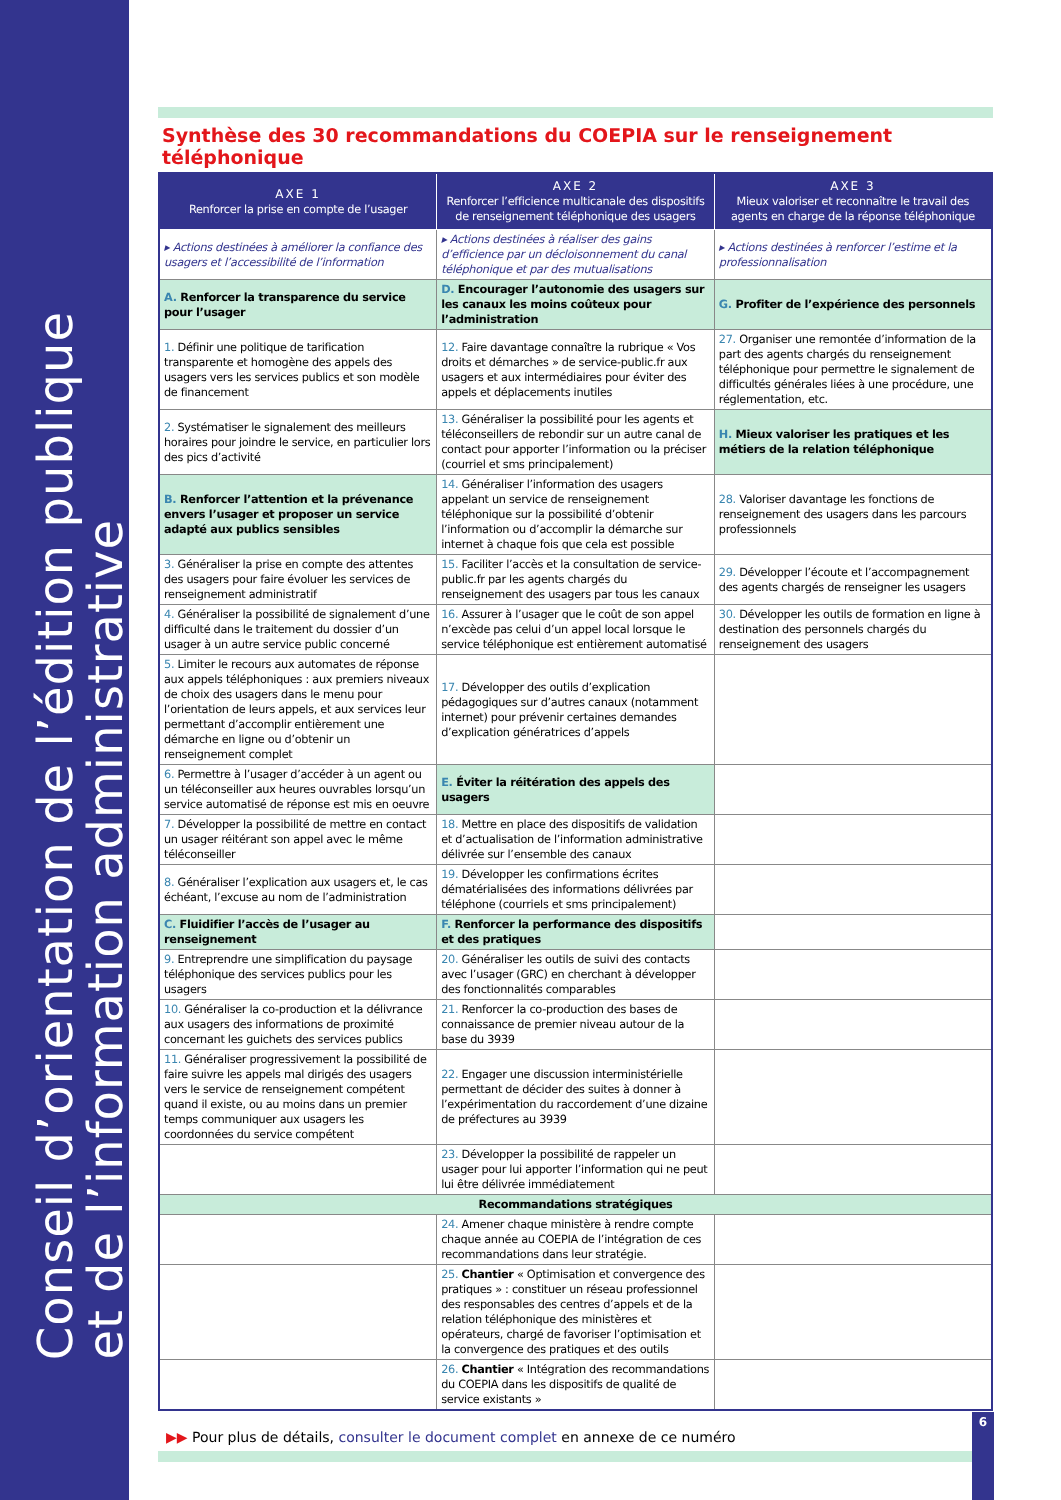Conseil d’orientation de l’édition publique
et de l’information administrative
Synthèse des 30 recommandations du COEPIA sur le renseignement téléphonique
| AXE 1 Renforcer la prise en compte de l’usager | AXE 2 Renforcer l’efficience multicanale des dispositifs de renseignement téléphonique des usagers | AXE 3 Mieux valoriser et reconnaître le travail des agents en charge de la réponse téléphonique |
| --- | --- | --- |
| ▸ Actions destinées à améliorer la confiance des usagers et l’accessibilité de l’information | ▸ Actions destinées à réaliser des gains d’efficience par un décloisonnement du canal téléphonique et par des mutualisations | ▸ Actions destinées à renforcer l’estime et la professionnalisation |
| A. Renforcer la transparence du service pour l’usager | D. Encourager l’autonomie des usagers sur les canaux les moins coûteux pour l’administration | G. Profiter de l’expérience des personnels |
| 1. Définir une politique de tarification transparente et homogène des appels des usagers vers les services publics et son modèle de financement | 12. Faire davantage connaître la rubrique « Vos droits et démarches » de service-public.fr aux usagers et aux intermédiaires pour éviter des appels et déplacements inutiles | 27. Organiser une remontée d’information de la part des agents chargés du renseignement téléphonique pour permettre le signalement de difficultés générales liées à une procédure, une réglementation, etc. |
| 2. Systématiser le signalement des meilleurs horaires pour joindre le service, en particulier lors des pics d’activité | 13. Généraliser la possibilité pour les agents et téléconseillers de rebondir sur un autre canal de contact pour apporter l’information ou la préciser (courriel et sms principalement) | H. Mieux valoriser les pratiques et les métiers de la relation téléphonique |
| B. Renforcer l’attention et la prévenance envers l’usager et proposer un service adapté aux publics sensibles | 14. Généraliser l’information des usagers appelant un service de renseignement téléphonique sur la possibilité d’obtenir l’information ou d’accomplir la démarche sur internet à chaque fois que cela est possible | 28. Valoriser davantage les fonctions de renseignement des usagers dans les parcours professionnels |
| 3. Généraliser la prise en compte des attentes des usagers pour faire évoluer les services de renseignement administratif | 15. Faciliter l’accès et la consultation de service-public.fr par les agents chargés du renseignement des usagers par tous les canaux | 29. Développer l’écoute et l’accompagnement des agents chargés de renseigner les usagers |
| 4. Généraliser la possibilité de signalement d’une difficulté dans le traitement du dossier d’un usager à un autre service public concerné | 16. Assurer à l’usager que le coût de son appel n’excède pas celui d’un appel local lorsque le service téléphonique est entièrement automatisé | 30. Développer les outils de formation en ligne à destination des personnels chargés du renseignement des usagers |
| 5. Limiter le recours aux automates de réponse aux appels téléphoniques : aux premiers niveaux de choix des usagers dans le menu pour l’orientation de leurs appels, et aux services leur permettant d’accomplir entièrement une démarche en ligne ou d’obtenir un renseignement complet | 17. Développer des outils d’explication pédagogiques sur d’autres canaux (notamment internet) pour prévenir certaines demandes d’explication génératrices d’appels | |
| 6. Permettre à l’usager d’accéder à un agent ou un téléconseiller aux heures ouvrables lorsqu’un service automatisé de réponse est mis en oeuvre | E. Éviter la réitération des appels des usagers | |
| 7. Développer la possibilité de mettre en contact un usager réitérant son appel avec le même téléconseiller | 18. Mettre en place des dispositifs de validation et d’actualisation de l’information administrative délivrée sur l’ensemble des canaux | |
| 8. Généraliser l’explication aux usagers et, le cas échéant, l’excuse au nom de l’administration | 19. Développer les confirmations écrites dématérialisées des informations délivrées par téléphone (courriels et sms principalement) | |
| C. Fluidifier l’accès de l’usager au renseignement | F. Renforcer la performance des dispositifs et des pratiques | |
| 9. Entreprendre une simplification du paysage téléphonique des services publics pour les usagers | 20. Généraliser les outils de suivi des contacts avec l’usager (GRC) en cherchant à développer des fonctionnalités comparables | |
| 10. Généraliser la co-production et la délivrance aux usagers des informations de proximité concernant les guichets des services publics | 21. Renforcer la co-production des bases de connaissance de premier niveau autour de la base du 3939 | |
| 11. Généraliser progressivement la possibilité de faire suivre les appels mal dirigés des usagers vers le service de renseignement compétent quand il existe, ou au moins dans un premier temps communiquer aux usagers les coordonnées du service compétent | 22. Engager une discussion interministérielle permettant de décider des suites à donner à l’expérimentation du raccordement d’une dizaine de préfectures au 3939 | |
| | 23. Développer la possibilité de rappeler un usager pour lui apporter l’information qui ne peut lui être délivrée immédiatement | |
| Recommandations stratégiques | | |
| | 24. Amener chaque ministère à rendre compte chaque année au COEPIA de l’intégration de ces recommandations dans leur stratégie. | |
| | 25. Chantier « Optimisation et convergence des pratiques » : constituer un réseau professionnel des responsables des centres d’appels et de la relation téléphonique des ministères et opérateurs, chargé de favoriser l’optimisation et la convergence des pratiques et des outils | |
| | 26. Chantier « Intégration des recommandations du COEPIA dans les dispositifs de qualité de service existants » | |
▶▶ Pour plus de détails, consulter le document complet en annexe de ce numéro
6